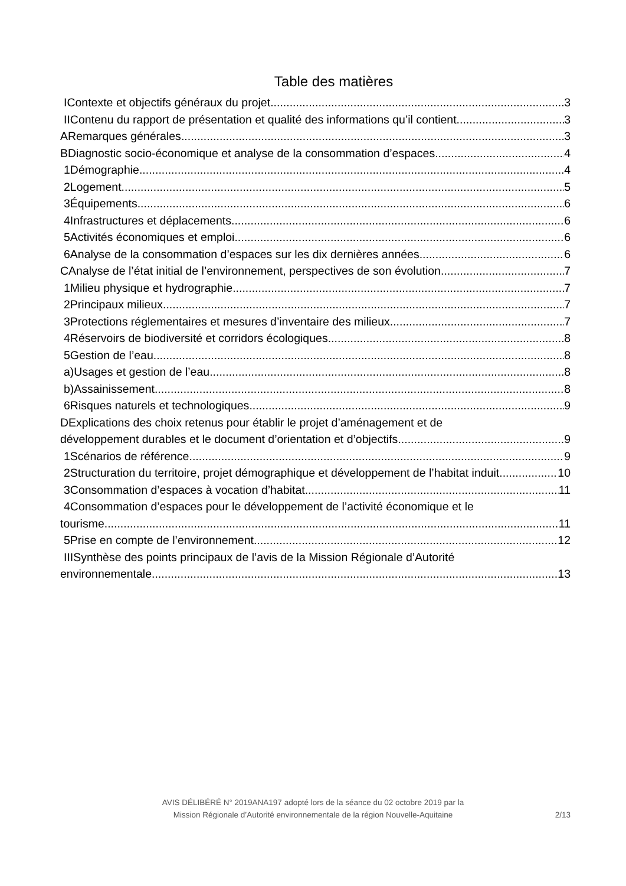Table des matières
IContexte et objectifs généraux du projet 3
IIContenu du rapport de présentation et qualité des informations qu’il contient 3
ARemarques générales 3
BDiagnostic socio-économique et analyse de la consommation d’espaces 4
1Démographie 4
2Logement 5
3Équipements 6
4Infrastructures et déplacements 6
5Activités économiques et emploi 6
6Analyse de la consommation d’espaces sur les dix dernières années 6
CAnalyse de l’état initial de l’environnement, perspectives de son évolution 7
1Milieu physique et hydrographie 7
2Principaux milieux 7
3Protections réglementaires et mesures d’inventaire des milieux 7
4Réservoirs de biodiversité et corridors écologiques 8
5Gestion de l’eau 8
a)Usages et gestion de l’eau 8
b)Assainissement 8
6Risques naturels et technologiques 9
DExplications des choix retenus pour établir le projet d’aménagement et de
développement durables et le document d’orientation et d’objectifs 9
1Scénarios de référence 9
2Structuration du territoire, projet démographique et développement de l’habitat induit 10
3Consommation d’espaces à vocation d’habitat 11
4Consommation d’espaces pour le développement de l’activité économique et le
tourisme 11
5Prise en compte de l’environnement 12
IIISynthèse des points principaux de l’avis de la Mission Régionale d’Autorité
environnementale 13
AVIS DÉLIBÉRÉ N° 2019ANA197 adopté lors de la séance du 02 octobre 2019 par la
Mission Régionale d’Autorité environnementale de la région Nouvelle-Aquitaine
2/13